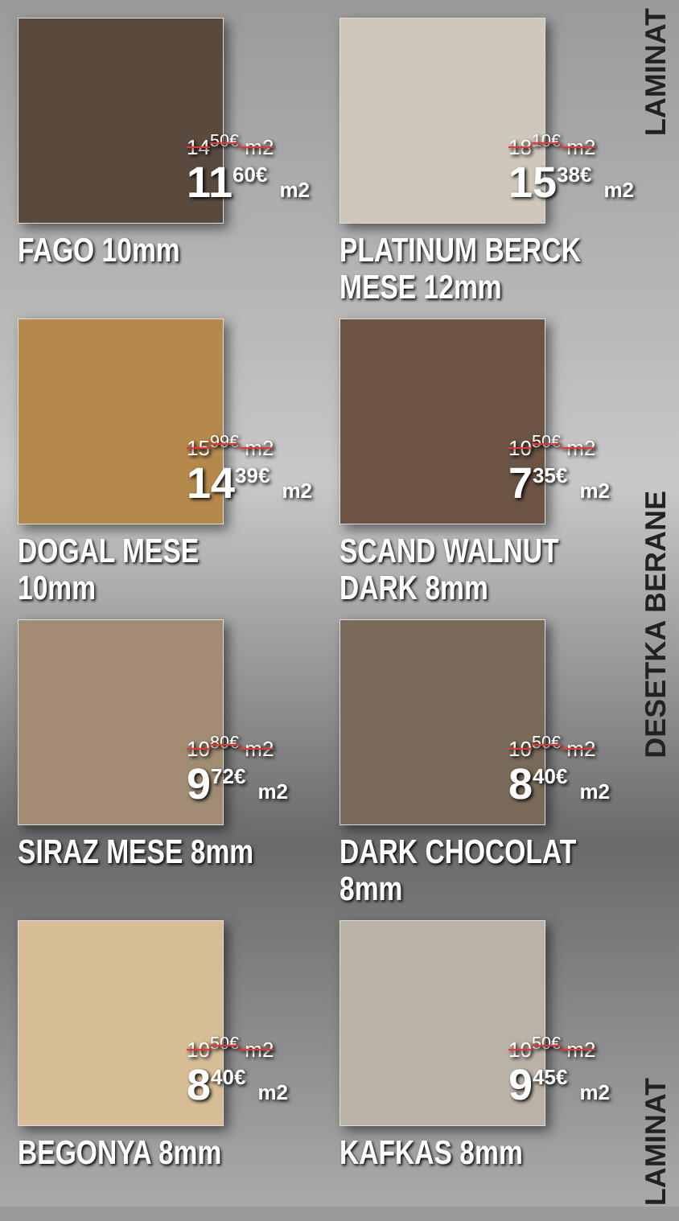LAMINAT
DESETKA BERANE
LAMINAT
14<sup>50€</sup> m2
11<sup>60€</sup> m2
FAGO 10mm
18<sup>10€</sup> m2
15<sup>38€</sup> m2
PLATINUM BERCK
MESE 12mm
15<sup>99€</sup> m2
14<sup>39€</sup> m2
DOGAL MESE 10mm
10<sup>50€</sup> m2
7<sup>35€</sup> m2
SCAND WALNUT
DARK 8mm
10<sup>80€</sup> m2
9<sup>72€</sup> m2
SIRAZ MESE 8mm
10<sup>50€</sup> m2
8<sup>40€</sup> m2
DARK CHOCOLAT 8mm
10<sup>50€</sup> m2
8<sup>40€</sup> m2
BEGONYA 8mm
10<sup>50€</sup> m2
9<sup>45€</sup> m2
KAFKAS 8mm